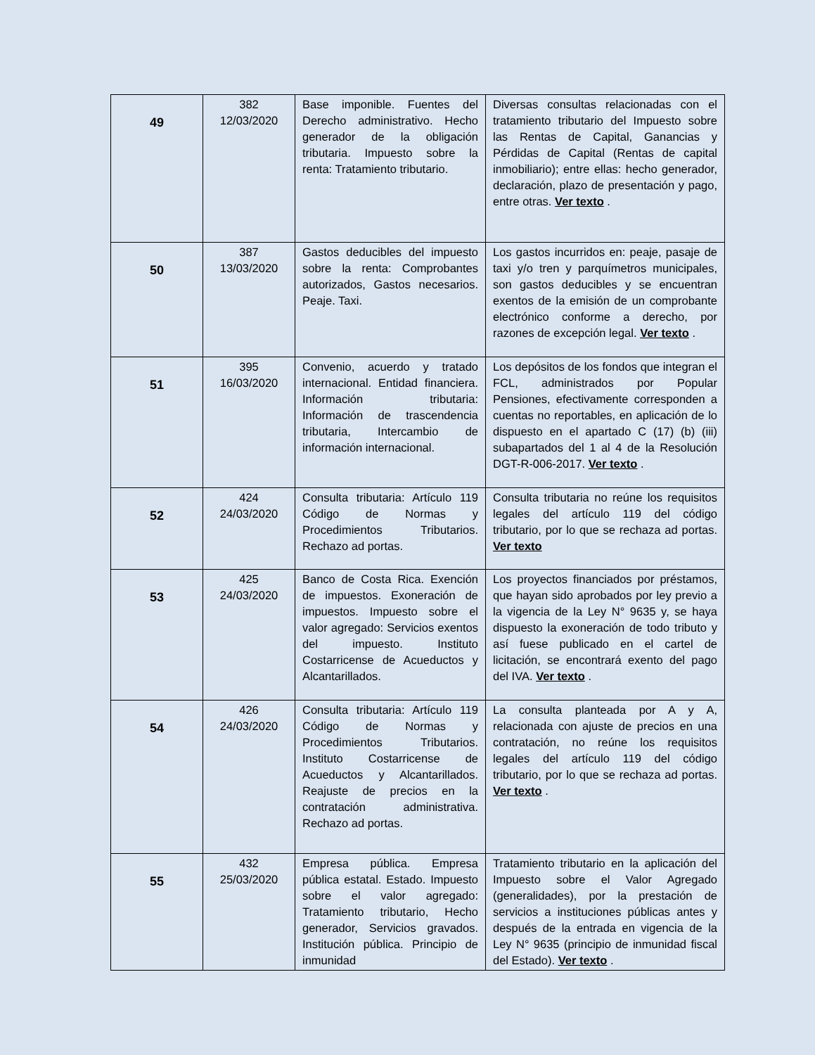| 49 | 382 12/03/2020 | Base imponible. Fuentes del Derecho administrativo. Hecho generador de la obligación tributaria. Impuesto sobre la renta: Tratamiento tributario. | Diversas consultas relacionadas con el tratamiento tributario del Impuesto sobre las Rentas de Capital, Ganancias y Pérdidas de Capital (Rentas de capital inmobiliario); entre ellas: hecho generador, declaración, plazo de presentación y pago, entre otras. Ver texto . |
| 50 | 387 13/03/2020 | Gastos deducibles del impuesto sobre la renta: Comprobantes autorizados, Gastos necesarios. Peaje. Taxi. | Los gastos incurridos en: peaje, pasaje de taxi y/o tren y parquímetros municipales, son gastos deducibles y se encuentran exentos de la emisión de un comprobante electrónico conforme a derecho, por razones de excepción legal. Ver texto . |
| 51 | 395 16/03/2020 | Convenio, acuerdo y tratado internacional. Entidad financiera. Información tributaria: Información de trascendencia tributaria, Intercambio de información internacional. | Los depósitos de los fondos que integran el FCL, administrados por Popular Pensiones, efectivamente corresponden a cuentas no reportables, en aplicación de lo dispuesto en el apartado C (17) (b) (iii) subapartados del 1 al 4 de la Resolución DGT-R-006-2017. Ver texto . |
| 52 | 424 24/03/2020 | Consulta tributaria: Artículo 119 Código de Normas y Procedimientos Tributarios. Rechazo ad portas. | Consulta tributaria no reúne los requisitos legales del artículo 119 del código tributario, por lo que se rechaza ad portas. Ver texto |
| 53 | 425 24/03/2020 | Banco de Costa Rica. Exención de impuestos. Exoneración de impuestos. Impuesto sobre el valor agregado: Servicios exentos del impuesto. Instituto Costarricense de Acueductos y Alcantarillados. | Los proyectos financiados por préstamos, que hayan sido aprobados por ley previo a la vigencia de la Ley N° 9635 y, se haya dispuesto la exoneración de todo tributo y así fuese publicado en el cartel de licitación, se encontrará exento del pago del IVA. Ver texto . |
| 54 | 426 24/03/2020 | Consulta tributaria: Artículo 119 Código de Normas y Procedimientos Tributarios. Instituto Costarricense de Acueductos y Alcantarillados. Reajuste de precios en la contratación administrativa. Rechazo ad portas. | La consulta planteada por A y A, relacionada con ajuste de precios en una contratación, no reúne los requisitos legales del artículo 119 del código tributario, por lo que se rechaza ad portas. Ver texto . |
| 55 | 432 25/03/2020 | Empresa pública. Empresa pública estatal. Estado. Impuesto sobre el valor agregado: Tratamiento tributario, Hecho generador, Servicios gravados. Institución pública. Principio de inmunidad | Tratamiento tributario en la aplicación del Impuesto sobre el Valor Agregado (generalidades), por la prestación de servicios a instituciones públicas antes y después de la entrada en vigencia de la Ley N° 9635 (principio de inmunidad fiscal del Estado). Ver texto . |